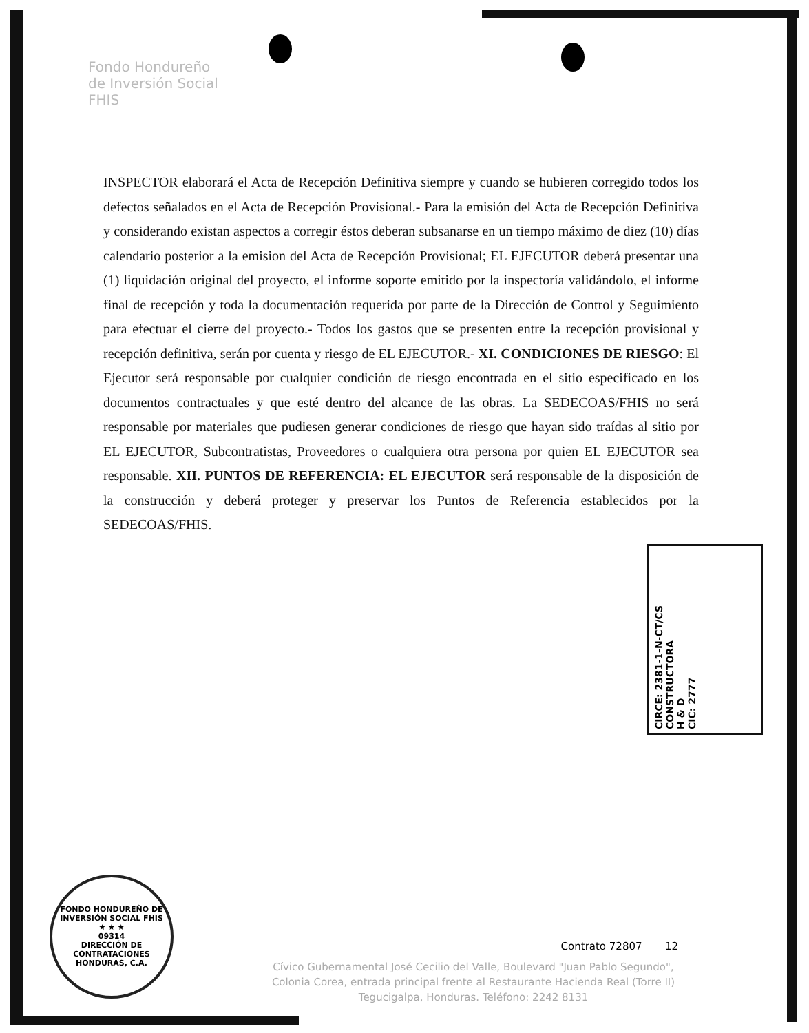Fondo Hondureño
de Inversión Social
FHIS
INSPECTOR elaborará el Acta de Recepción Definitiva siempre y cuando se hubieren corregido todos los defectos señalados en el Acta de Recepción Provisional.- Para la emisión del Acta de Recepción Definitiva y considerando existan aspectos a corregir éstos deberan subsanarse en un tiempo máximo de diez (10) días calendario posterior a la emision del Acta de Recepción Provisional; EL EJECUTOR deberá presentar una (1) liquidación original del proyecto, el informe soporte emitido por la inspectoría validándolo, el informe final de recepción y toda la documentación requerida por parte de la Dirección de Control y Seguimiento para efectuar el cierre del proyecto.- Todos los gastos que se presenten entre la recepción provisional y recepción definitiva, serán por cuenta y riesgo de EL EJECUTOR.- XI. CONDICIONES DE RIESGO: El Ejecutor será responsable por cualquier condición de riesgo encontrada en el sitio especificado en los documentos contractuales y que esté dentro del alcance de las obras. La SEDECOAS/FHIS no será responsable por materiales que pudiesen generar condiciones de riesgo que hayan sido traídas al sitio por EL EJECUTOR, Subcontratistas, Proveedores o cualquiera otra persona por quien EL EJECUTOR sea responsable. XII. PUNTOS DE REFERENCIA: EL EJECUTOR será responsable de la disposición de la construcción y deberá proteger y preservar los Puntos de Referencia establecidos por la SEDECOAS/FHIS.
CIRCE: 2381-1-N-CT/CS
CONSTRUCTORA
H & D
CIC: 2777
FONDO HONDUREÑO DE INVERSIÓN SOCIAL FHIS
★ ★ ★
09314
DIRECCIÓN DE CONTRATACIONES
HONDURAS, C.A.
Contrato 72807 12
Cívico Gubernamental José Cecilio del Valle, Boulevard "Juan Pablo Segundo",
Colonia Corea, entrada principal frente al Restaurante Hacienda Real (Torre II)
Tegucigalpa, Honduras. Teléfono: 2242 8131